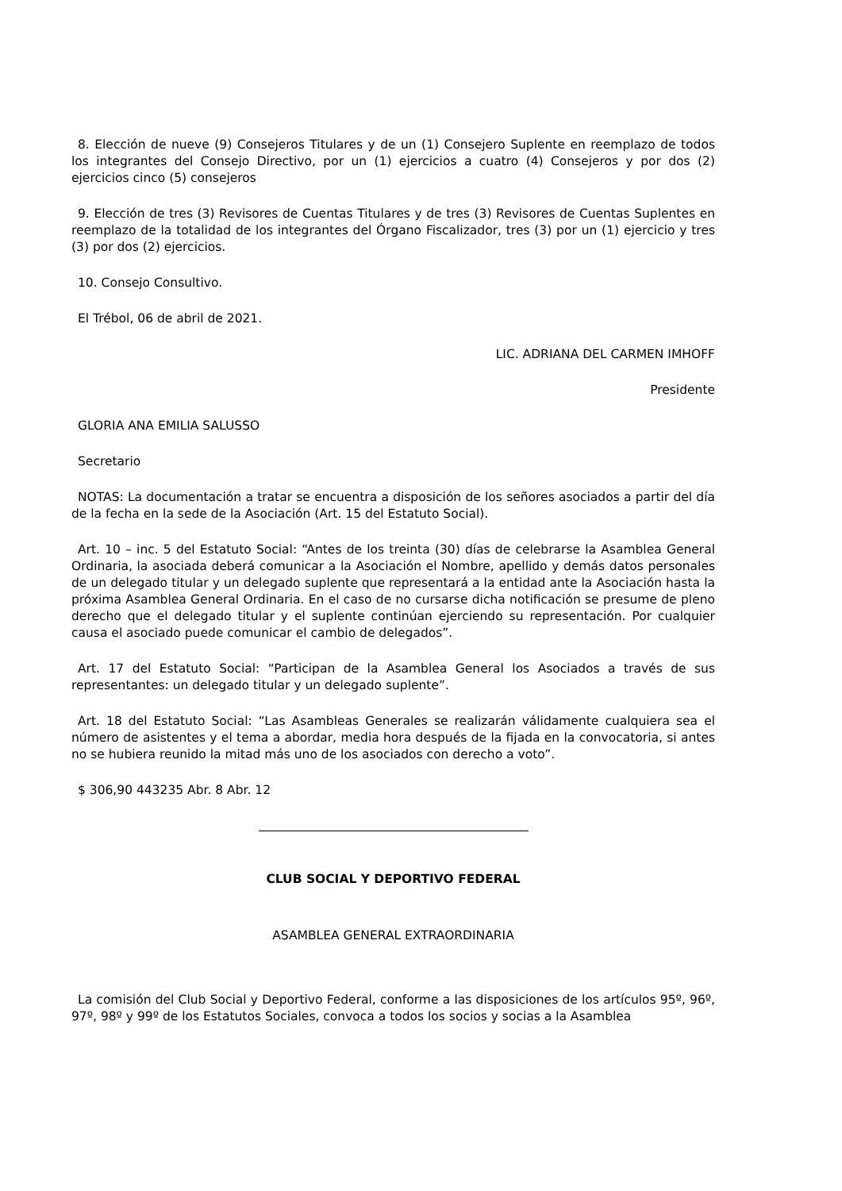8. Elección de nueve (9) Consejeros Titulares y de un (1) Consejero Suplente en reemplazo de todos los integrantes del Consejo Directivo, por un (1) ejercicios a cuatro (4) Consejeros y por dos (2) ejercicios cinco (5) consejeros
9. Elección de tres (3) Revisores de Cuentas Titulares y de tres (3) Revisores de Cuentas Suplentes en reemplazo de la totalidad de los integrantes del Órgano Fiscalizador, tres (3) por un (1) ejercicio y tres (3) por dos (2) ejercicios.
10. Consejo Consultivo.
El Trébol, 06 de abril de 2021.
LIC. ADRIANA DEL CARMEN IMHOFF
Presidente
GLORIA ANA EMILIA SALUSSO
Secretario
NOTAS: La documentación a tratar se encuentra a disposición de los señores asociados a partir del día de la fecha en la sede de la Asociación (Art. 15 del Estatuto Social).
Art. 10 – inc. 5 del Estatuto Social: “Antes de los treinta (30) días de celebrarse la Asamblea General Ordinaria, la asociada deberá comunicar a la Asociación el Nombre, apellido y demás datos personales de un delegado titular y un delegado suplente que representará a la entidad ante la Asociación hasta la próxima Asamblea General Ordinaria. En el caso de no cursarse dicha notificación se presume de pleno derecho que el delegado titular y el suplente continúan ejerciendo su representación. Por cualquier causa el asociado puede comunicar el cambio de delegados”.
Art. 17 del Estatuto Social: “Participan de la Asamblea General los Asociados a través de sus representantes: un delegado titular y un delegado suplente”.
Art. 18 del Estatuto Social: “Las Asambleas Generales se realizarán válidamente cualquiera sea el número de asistentes y el tema a abordar, media hora después de la fijada en la convocatoria, si antes no se hubiera reunido la mitad más uno de los asociados con derecho a voto”.
$ 306,90 443235 Abr. 8 Abr. 12
CLUB SOCIAL Y DEPORTIVO FEDERAL
ASAMBLEA GENERAL EXTRAORDINARIA
La comisión del Club Social y Deportivo Federal, conforme a las disposiciones de los artículos 95º, 96º, 97º, 98º y 99º de los Estatutos Sociales, convoca a todos los socios y socias a la Asamblea